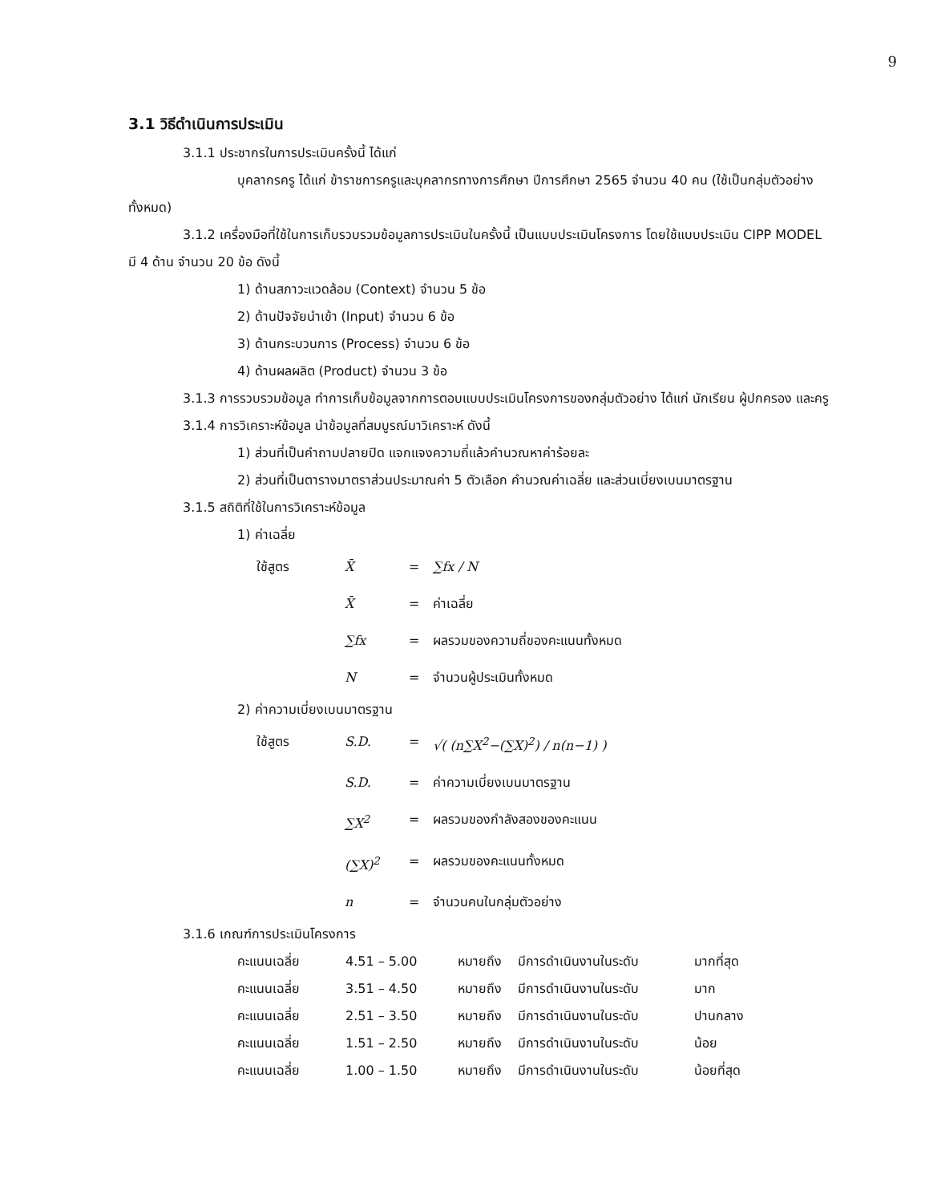9
3.1 วิธีดำเนินการประเมิน
3.1.1 ประชากรในการประเมินครั้งนี้ ได้แก่
บุคลากรครู ได้แก่ ข้าราชการครูและบุคลากรทางการศึกษา ปีการศึกษา 2565 จำนวน 40 คน (ใช้เป็นกลุ่มตัวอย่างทั้งหมด)
3.1.2 เครื่องมือที่ใช้ในการเก็บรวบรวมข้อมูลการประเมินในครั้งนี้ เป็นแบบประเมินโครงการ โดยใช้แบบประเมิน CIPP MODEL มี 4 ด้าน จำนวน 20 ข้อ ดังนี้
1) ด้านสภาวะแวดล้อม (Context) จำนวน 5 ข้อ
2) ด้านปัจจัยนำเข้า (Input) จำนวน 6 ข้อ
3) ด้านกระบวนการ (Process) จำนวน 6 ข้อ
4) ด้านผลผลิต (Product) จำนวน 3 ข้อ
3.1.3 การรวบรวมข้อมูล ทำการเก็บข้อมูลจากการตอบแบบประเมินโครงการของกลุ่มตัวอย่าง ได้แก่ นักเรียน ผู้ปกครอง และครู
3.1.4 การวิเคราะห์ข้อมูล นำข้อมูลที่สมบูรณ์มาวิเคราะห์ ดังนี้
1) ส่วนที่เป็นคำถามปลายปิด แจกแจงความถี่แล้วคำนวณหาค่าร้อยละ
2) ส่วนที่เป็นตารางมาตราส่วนประมาณค่า 5 ตัวเลือก คำนวณค่าเฉลี่ย และส่วนเบี่ยงเบนมาตรฐาน
3.1.5 สถิติที่ใช้ในการวิเคราะห์ข้อมูล
1) ค่าเฉลี่ย
ใช้สูตร X̄ = ∑fx / N
X̄ = ค่าเฉลี่ย
∑fx = ผลรวมของความถี่ของคะแนนทั้งหมด
N = จำนวนผู้ประเมินทั้งหมด
2) ค่าความเบี่ยงเบนมาตรฐาน
ใช้สูตร S.D. = √( (n∑X<sup>2</sup>−(∑X)<sup>2</sup>) / n(n−1) )
S.D. = ค่าความเบี่ยงเบนมาตรฐาน
∑X<sup>2</sup> = ผลรวมของกำลังสองของคะแนน
(∑X)<sup>2</sup> = ผลรวมของคะแนนทั้งหมด
n = จำนวนคนในกลุ่มตัวอย่าง
3.1.6 เกณฑ์การประเมินโครงการ
คะแนนเฉลี่ย 4.51 – 5.00 หมายถึง มีการดำเนินงานในระดับ มากที่สุด
คะแนนเฉลี่ย 3.51 – 4.50 หมายถึง มีการดำเนินงานในระดับ มาก
คะแนนเฉลี่ย 2.51 – 3.50 หมายถึง มีการดำเนินงานในระดับ ปานกลาง
คะแนนเฉลี่ย 1.51 – 2.50 หมายถึง มีการดำเนินงานในระดับ น้อย
คะแนนเฉลี่ย 1.00 – 1.50 หมายถึง มีการดำเนินงานในระดับ น้อยที่สุด